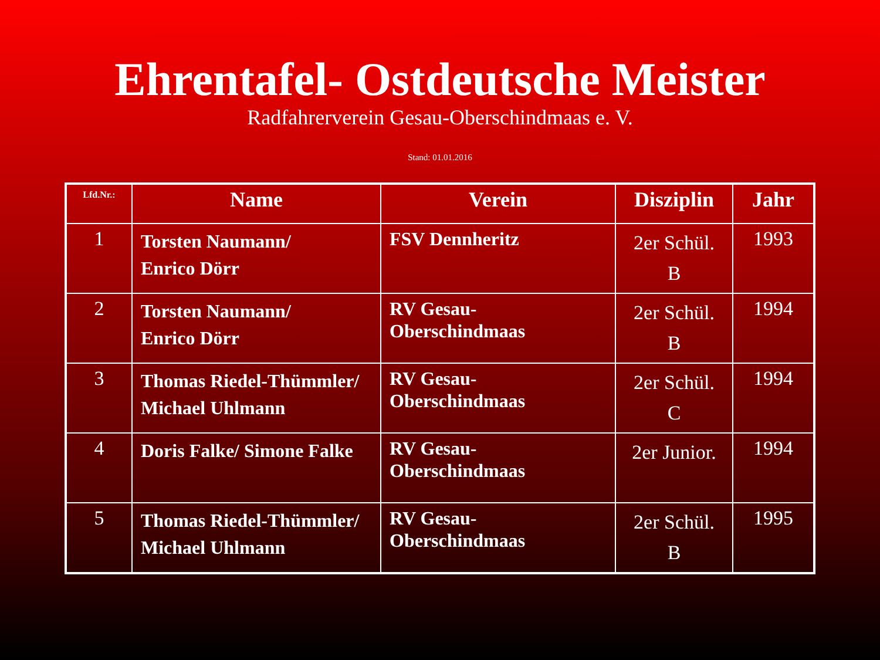Ehrentafel- Ostdeutsche Meister
Radfahrerverein Gesau-Oberschindmaas e. V.
Stand: 01.01.2016
| Lfd.Nr.: | Name | Verein | Disziplin | Jahr |
| --- | --- | --- | --- | --- |
| 1 | Torsten Naumann/ Enrico Dörr | FSV Dennheritz | 2er Schül. B | 1993 |
| 2 | Torsten Naumann/ Enrico Dörr | RV Gesau- Oberschindmaas | 2er Schül. B | 1994 |
| 3 | Thomas Riedel-Thümmler/ Michael Uhlmann | RV Gesau- Oberschindmaas | 2er Schül. C | 1994 |
| 4 | Doris Falke/ Simone Falke | RV Gesau- Oberschindmaas | 2er Junior. | 1994 |
| 5 | Thomas Riedel-Thümmler/ Michael Uhlmann | RV Gesau- Oberschindmaas | 2er Schül. B | 1995 |